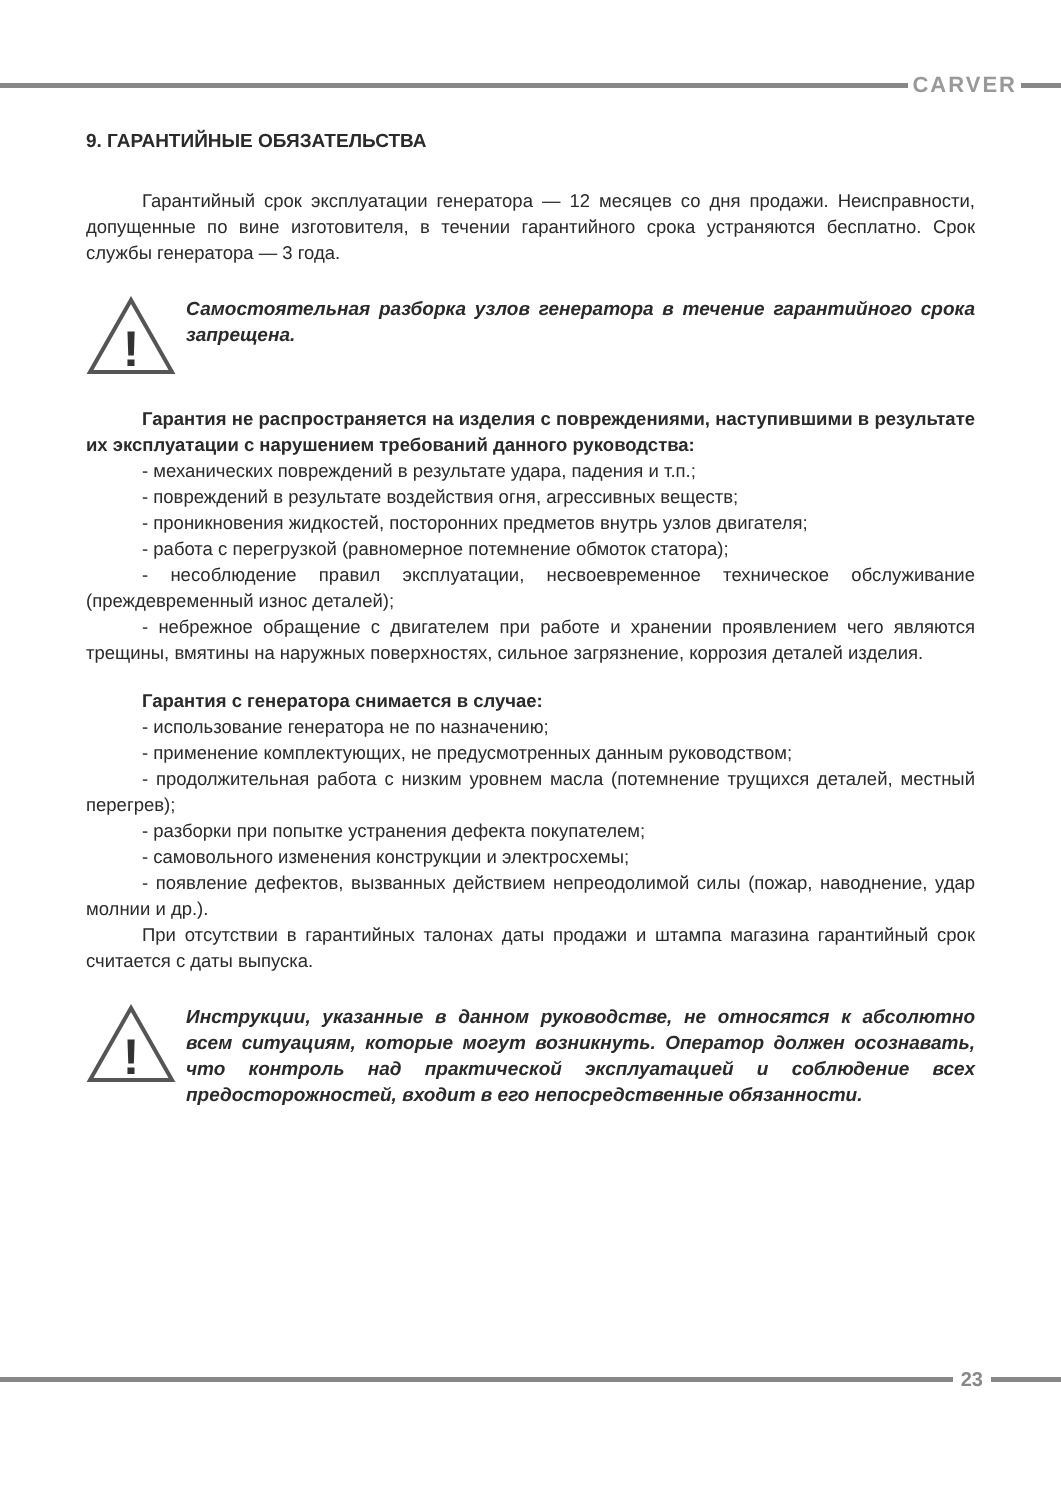CARVER
9. ГАРАНТИЙНЫЕ ОБЯЗАТЕЛЬСТВА
Гарантийный срок эксплуатации генератора — 12 месяцев со дня продажи. Неисправности, допущенные по вине изготовителя, в течении гарантийного срока устраняются бесплатно. Срок службы генератора — 3 года.
!
Самостоятельная разборка узлов генератора в течение гарантийного срока запрещена.
Гарантия не распространяется на изделия с повреждениями, наступившими в результате их эксплуатации с нарушением требований данного руководства:
- механических повреждений в результате удара, падения и т.п.;
- повреждений в результате воздействия огня, агрессивных веществ;
- проникновения жидкостей, посторонних предметов внутрь узлов двигателя;
- работа с перегрузкой (равномерное потемнение обмоток статора);
- несоблюдение правил эксплуатации, несвоевременное техническое обслуживание (преждевременный износ деталей);
- небрежное обращение с двигателем при работе и хранении проявлением чего являются трещины, вмятины на наружных поверхностях, сильное загрязнение, коррозия деталей изделия.
Гарантия с генератора снимается в случае:
- использование генератора не по назначению;
- применение комплектующих, не предусмотренных данным руководством;
- продолжительная работа с низким уровнем масла (потемнение трущихся деталей, местный перегрев);
- разборки при попытке устранения дефекта покупателем;
- самовольного изменения конструкции и электросхемы;
- появление дефектов, вызванных действием непреодолимой силы (пожар, наводнение, удар молнии и др.).
При отсутствии в гарантийных талонах даты продажи и штампа магазина гарантийный срок считается с даты выпуска.
!
Инструкции, указанные в данном руководстве, не относятся к абсолютно всем ситуациям, которые могут возникнуть. Оператор должен осознавать, что контроль над практической эксплуатацией и соблюдение всех предосторожностей, входит в его непосредственные обязанности.
23